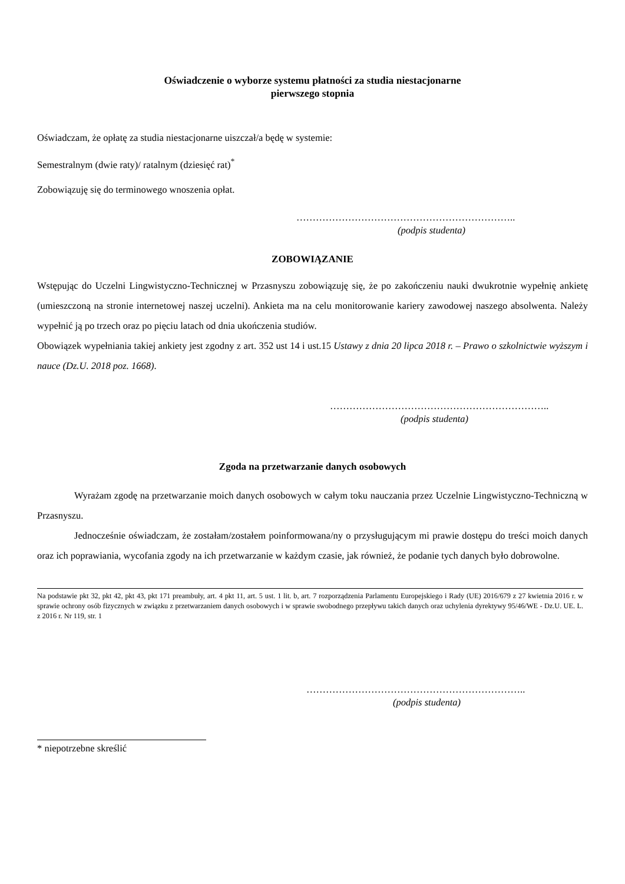Oświadczenie o wyborze systemu płatności za studia niestacjonarne
pierwszego stopnia
Oświadczam, że opłatę za studia niestacjonarne uiszczał/a będę w systemie:
Semestralnym (dwie raty)/ ratalnym (dziesięć rat)<sup>*</sup>
Zobowiązuję się do terminowego wnoszenia opłat.
…………………………………………………………..
(podpis studenta)
ZOBOWIĄZANIE
Wstępując do Uczelni Lingwistyczno-Technicznej w Przasnyszu zobowiązuję się, że po zakończeniu nauki dwukrotnie wypełnię ankietę (umieszczoną na stronie internetowej naszej uczelni). Ankieta ma na celu monitorowanie kariery zawodowej naszego absolwenta. Należy wypełnić ją po trzech oraz po pięciu latach od dnia ukończenia studiów.
Obowiązek wypełniania takiej ankiety jest zgodny z art. 352 ust 14 i ust.15 Ustawy z dnia 20 lipca 2018 r. – Prawo o szkolnictwie wyższym i nauce (Dz.U. 2018 poz. 1668).
…………………………………………………………..
(podpis studenta)
Zgoda na przetwarzanie danych osobowych
Wyrażam zgodę na przetwarzanie moich danych osobowych w całym toku nauczania przez Uczelnie Lingwistyczno-Techniczną w Przasnyszu.
Jednocześnie oświadczam, że zostałam/zostałem poinformowana/ny o przysługującym mi prawie dostępu do treści moich danych oraz ich poprawiania, wycofania zgody na ich przetwarzanie w każdym czasie, jak również, że podanie tych danych było dobrowolne.
Na podstawie pkt 32, pkt 42, pkt 43, pkt 171 preambuły, art. 4 pkt 11, art. 5 ust. 1 lit. b, art. 7 rozporządzenia Parlamentu Europejskiego i Rady (UE) 2016/679 z 27 kwietnia 2016 r. w sprawie ochrony osób fizycznych w związku z przetwarzaniem danych osobowych i w sprawie swobodnego przepływu takich danych oraz uchylenia dyrektywy 95/46/WE - Dz.U. UE. L. z 2016 r. Nr 119, str. 1
…………………………………………………………..
(podpis studenta)
* niepotrzebne skreślić